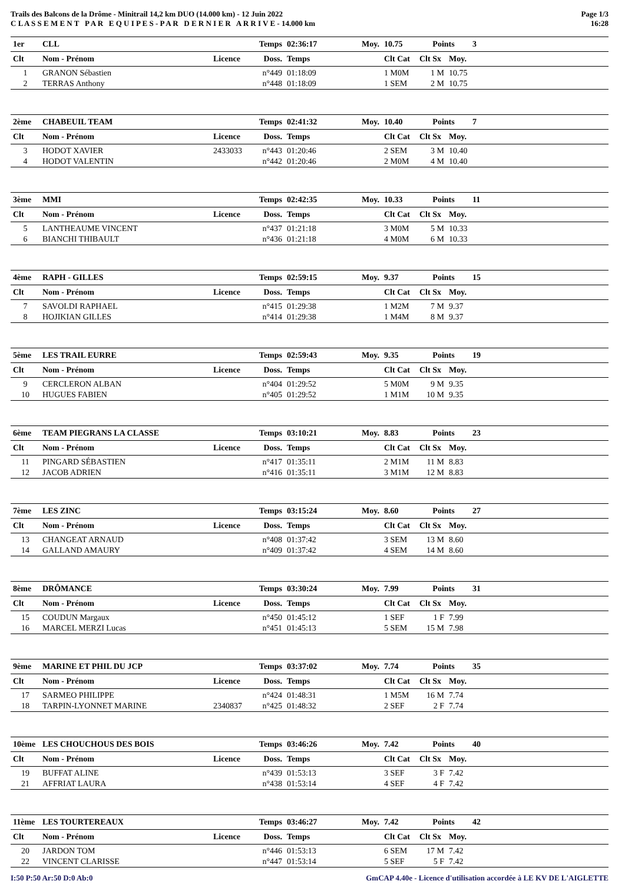Trails des Balcons de la Drôme - Minitrail 14,2 km DUO (14.000 km) - 12 Juin 2022
C L A S S E M E N T P A R E Q U I P E S - P A R D E R N I E R A R R I V E - 14.000 km
Page 1/3
16:28
| 1er | CLL | | Temps | 02:36:17 | Moy. | 10.75 | Points | | 3 |
| Clt | Nom - Prénom | Licence | Doss. | Temps | | Clt Cat | Clt Sx | Moy. | |
| 1 | GRANON Sébastien | | n°449 | 01:18:09 | | 1 M0M | 1 M | 10.75 | |
| 2 | TERRAS Anthony | | n°448 | 01:18:09 | | 1 SEM | 2 M | 10.75 | |
| 2ème | CHABEUIL TEAM | | Temps | 02:41:32 | Moy. | 10.40 | Points | | 7 |
| Clt | Nom - Prénom | Licence | Doss. | Temps | | Clt Cat | Clt Sx | Moy. | |
| 3 | HODOT XAVIER | 2433033 | n°443 | 01:20:46 | | 2 SEM | 3 M | 10.40 | |
| 4 | HODOT VALENTIN | | n°442 | 01:20:46 | | 2 M0M | 4 M | 10.40 | |
| 3ème | MMI | | Temps | 02:42:35 | Moy. | 10.33 | Points | | 11 |
| Clt | Nom - Prénom | Licence | Doss. | Temps | | Clt Cat | Clt Sx | Moy. | |
| 5 | LANTHEAUME VINCENT | | n°437 | 01:21:18 | | 3 M0M | 5 M | 10.33 | |
| 6 | BIANCHI THIBAULT | | n°436 | 01:21:18 | | 4 M0M | 6 M | 10.33 | |
| 4ème | RAPH - GILLES | | Temps | 02:59:15 | Moy. | 9.37 | Points | | 15 |
| Clt | Nom - Prénom | Licence | Doss. | Temps | | Clt Cat | Clt Sx | Moy. | |
| 7 | SAVOLDI RAPHAEL | | n°415 | 01:29:38 | | 1 M2M | 7 M | 9.37 | |
| 8 | HOJIKIAN GILLES | | n°414 | 01:29:38 | | 1 M4M | 8 M | 9.37 | |
| 5ème | LES TRAIL EURRE | | Temps | 02:59:43 | Moy. | 9.35 | Points | | 19 |
| Clt | Nom - Prénom | Licence | Doss. | Temps | | Clt Cat | Clt Sx | Moy. | |
| 9 | CERCLERON ALBAN | | n°404 | 01:29:52 | | 5 M0M | 9 M | 9.35 | |
| 10 | HUGUES FABIEN | | n°405 | 01:29:52 | | 1 M1M | 10 M | 9.35 | |
| 6ème | TEAM PIEGRANS LA CLASSE | | Temps | 03:10:21 | Moy. | 8.83 | Points | | 23 |
| Clt | Nom - Prénom | Licence | Doss. | Temps | | Clt Cat | Clt Sx | Moy. | |
| 11 | PINGARD SÉBASTIEN | | n°417 | 01:35:11 | | 2 M1M | 11 M | 8.83 | |
| 12 | JACOB ADRIEN | | n°416 | 01:35:11 | | 3 M1M | 12 M | 8.83 | |
| 7ème | LES ZINC | | Temps | 03:15:24 | Moy. | 8.60 | Points | | 27 |
| Clt | Nom - Prénom | Licence | Doss. | Temps | | Clt Cat | Clt Sx | Moy. | |
| 13 | CHANGEAT ARNAUD | | n°408 | 01:37:42 | | 3 SEM | 13 M | 8.60 | |
| 14 | GALLAND AMAURY | | n°409 | 01:37:42 | | 4 SEM | 14 M | 8.60 | |
| 8ème | DRÔMANCE | | Temps | 03:30:24 | Moy. | 7.99 | Points | | 31 |
| Clt | Nom - Prénom | Licence | Doss. | Temps | | Clt Cat | Clt Sx | Moy. | |
| 15 | COUDUN Margaux | | n°450 | 01:45:12 | | 1 SEF | 1 F | 7.99 | |
| 16 | MARCEL MERZI Lucas | | n°451 | 01:45:13 | | 5 SEM | 15 M | 7.98 | |
| 9ème | MARINE ET PHIL DU JCP | | Temps | 03:37:02 | Moy. | 7.74 | Points | | 35 |
| Clt | Nom - Prénom | Licence | Doss. | Temps | | Clt Cat | Clt Sx | Moy. | |
| 17 | SARMEO PHILIPPE | | n°424 | 01:48:31 | | 1 M5M | 16 M | 7.74 | |
| 18 | TARPIN-LYONNET MARINE | 2340837 | n°425 | 01:48:32 | | 2 SEF | 2 F | 7.74 | |
| 10ème | LES CHOUCHOUS DES BOIS | | Temps | 03:46:26 | Moy. | 7.42 | Points | | 40 |
| Clt | Nom - Prénom | Licence | Doss. | Temps | | Clt Cat | Clt Sx | Moy. | |
| 19 | BUFFAT ALINE | | n°439 | 01:53:13 | | 3 SEF | 3 F | 7.42 | |
| 21 | AFFRIAT LAURA | | n°438 | 01:53:14 | | 4 SEF | 4 F | 7.42 | |
| 11ème | LES TOURTEREAUX | | Temps | 03:46:27 | Moy. | 7.42 | Points | | 42 |
| Clt | Nom - Prénom | Licence | Doss. | Temps | | Clt Cat | Clt Sx | Moy. | |
| 20 | JARDON TOM | | n°446 | 01:53:13 | | 6 SEM | 17 M | 7.42 | |
| 22 | VINCENT CLARISSE | | n°447 | 01:53:14 | | 5 SEF | 5 F | 7.42 | |
I:50 P:50 Ar:50 D:0 Ab:0 GmCAP 4.40e - Licence d'utilisation accordée à LE KV DE L'AIGLETTE